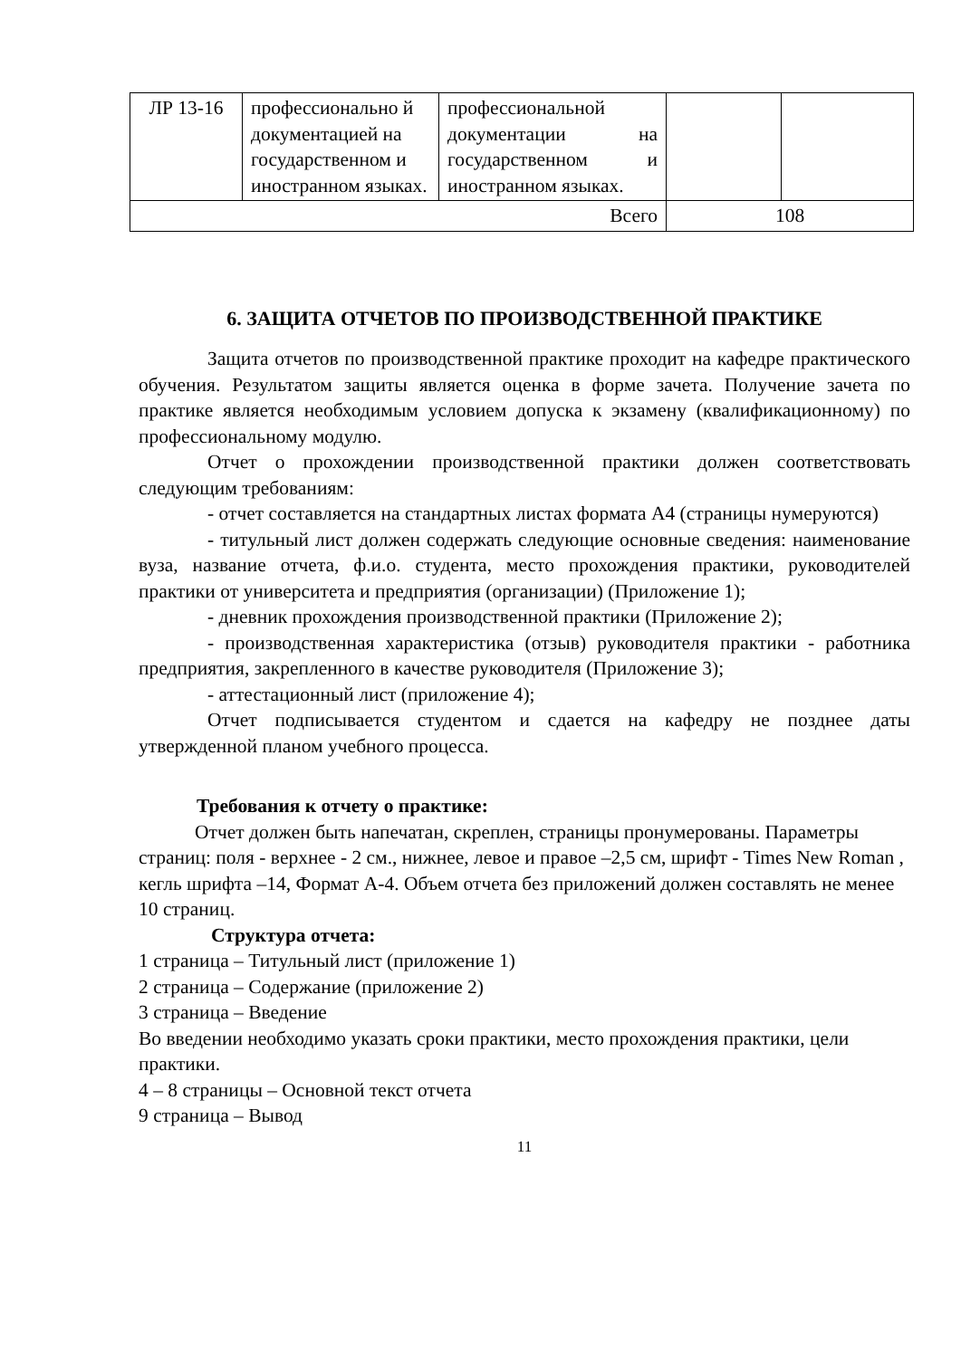| ЛР 13-16 | профессионально й документацией на государственном и иностранном языках. | профессиональной документации на государственном и иностранном языках. | | |
| Всего | | | 108 | |
6. ЗАЩИТА ОТЧЕТОВ ПО ПРОИЗВОДСТВЕННОЙ ПРАКТИКЕ
Защита отчетов по производственной практике проходит на кафедре практического обучения. Результатом защиты является оценка в форме зачета. Получение зачета по практике является необходимым условием допуска к экзамену (квалификационному) по профессиональному модулю.
Отчет о прохождении производственной практики должен соответствовать следующим требованиям:
- отчет составляется на стандартных листах формата А4 (страницы нумеруются)
- титульный лист должен содержать следующие основные сведения: наименование вуза, название отчета, ф.и.о. студента, место прохождения практики, руководителей практики от университета и предприятия (организации) (Приложение 1);
- дневник прохождения производственной практики (Приложение 2);
- производственная характеристика (отзыв) руководителя практики - работника предприятия, закрепленного в качестве руководителя (Приложение 3);
- аттестационный лист (приложение 4);
Отчет подписывается студентом и сдается на кафедру не позднее даты утвержденной планом учебного процесса.
Требования к отчету о практике:
Отчет должен быть напечатан, скреплен, страницы пронумерованы. Параметры страниц: поля - верхнее - 2 см., нижнее, левое и правое –2,5 см, шрифт - Times New Roman , кегль шрифта –14, Формат А-4. Объем отчета без приложений должен составлять не менее 10 страниц.
Структура отчета:
1 страница – Титульный лист (приложение 1)
2 страница – Содержание (приложение 2)
3 страница – Введение
Во введении необходимо указать сроки практики, место прохождения практики, цели практики.
4 – 8 страницы – Основной текст отчета
9 страница – Вывод
11